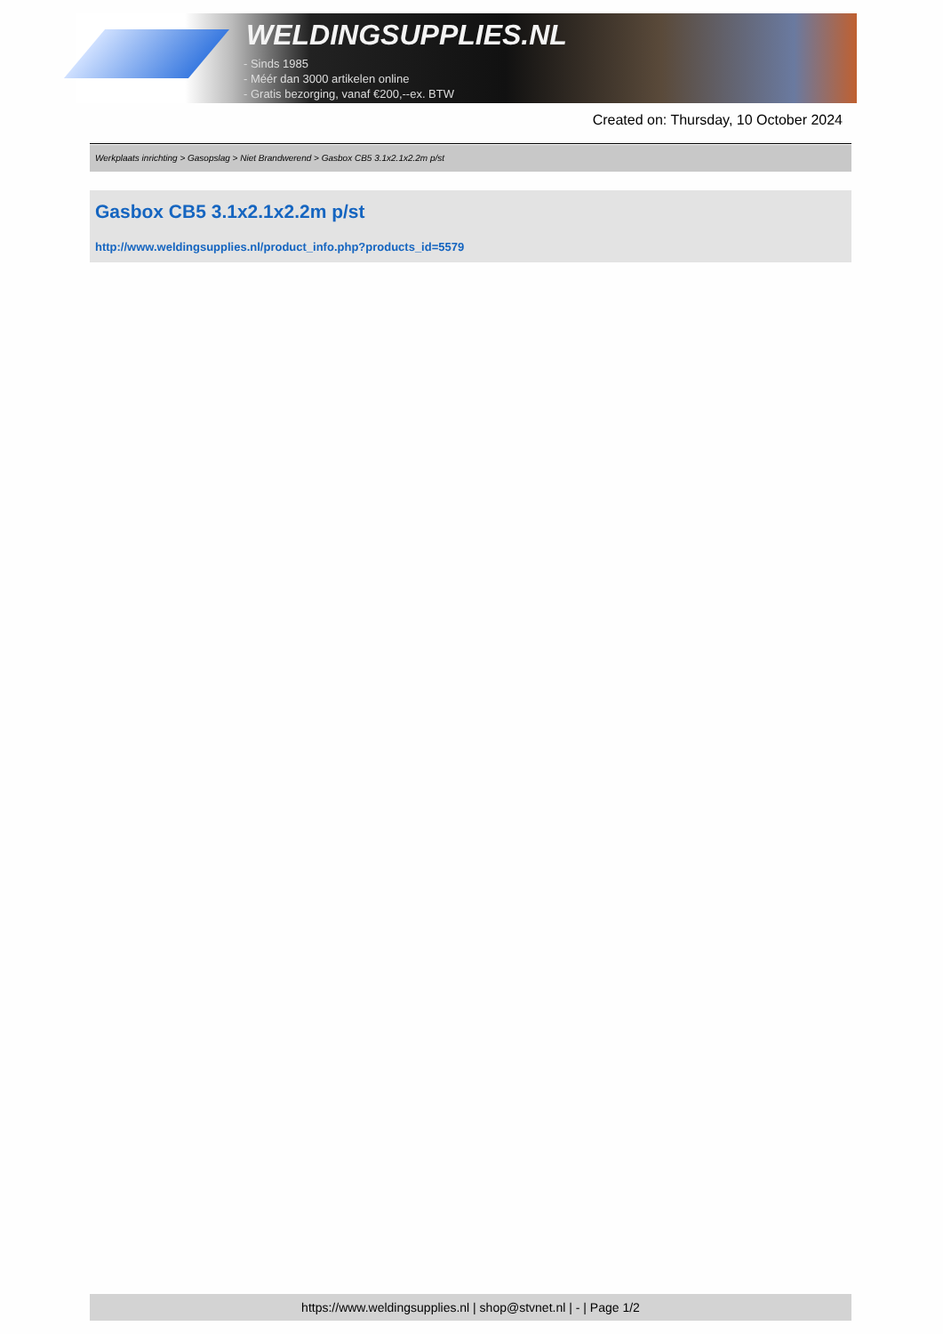WELDINGSUPPLIES.NL
- Sinds 1985
- Méér dan 3000 artikelen online
- Gratis bezorging, vanaf €200,--ex. BTW
Created on: Thursday, 10 October 2024
Werkplaats inrichting > Gasopslag > Niet Brandwerend > Gasbox CB5 3.1x2.1x2.2m p/st
Gasbox CB5 3.1x2.1x2.2m p/st
http://www.weldingsupplies.nl/product_info.php?products_id=5579
https://www.weldingsupplies.nl | shop@stvnet.nl | - | Page 1/2